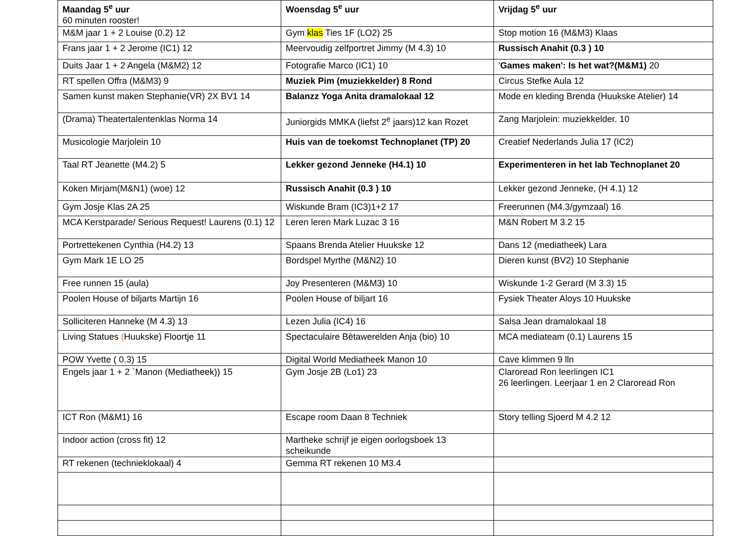| Maandag 5<sup>e</sup> uur 60 minuten rooster! | Woensdag 5<sup>e</sup> uur | Vrijdag 5<sup>e</sup> uur |
| M&M jaar 1 + 2 Louise (0.2) 12 | Gym klas Ties 1F (LO2) 25 | Stop motion 16 (M&M3) Klaas |
| Frans jaar 1 + 2 Jerome (IC1) 12 | Meervoudig zelfportret Jimmy (M 4.3) 10 | Russisch Anahit (0.3 ) 10 |
| Duits Jaar 1 + 2 Angela (M&M2) 12 | Fotografie Marco (IC1) 10 | ' Games maken': Is het wat?(M&M1) 20 |
| RT spellen Offra (M&M3) 9 | Muziek Pim (muziekkelder) 8 Rond | Circus Stefke Aula 12 |
| Samen kunst maken Stephanie(VR) 2X BV1 14 | Balanzz Yoga Anita dramalokaal 12 | Mode en kleding Brenda (Huukske Atelier) 14 |
| (Drama) Theatertalentenklas Norma 14 | Juniorgids MMKA (liefst 2<sup>e</sup> jaars)12 kan Rozet | Zang Marjolein: muziekkelder. 10 |
| Musicologie Marjolein 10 | Huis van de toekomst Technoplanet (TP) 20 | Creatief Nederlands Julia 17 (IC2) |
| Taal RT Jeanette (M4.2) 5 | Lekker gezond Jenneke (H4.1) 10 | Experimenteren in het lab Technoplanet 20 |
| Koken Mirjam(M&N1) (woe) 12 | Russisch Anahit (0.3 ) 10 | Lekker gezond Jenneke, (H 4.1) 12 |
| Gym Josje Klas 2A 25 | Wiskunde Bram (IC3)1+2 17 | Freerunnen (M4.3/gymzaal) 16 |
| MCA Kerstparade/ Serious Request! Laurens (0.1) 12 | Leren leren Mark Luzac 3 16 | M&N Robert M 3.2 15 |
| Portrettekenen Cynthia (H4.2) 13 | Spaans Brenda Atelier Huukske 12 | Dans 12 (mediatheek) Lara |
| Gym Mark 1E LO 25 | Bordspel Myrthe (M&N2) 10 | Dieren kunst (BV2) 10 Stephanie |
| Free runnen 15 (aula) | Joy Presenteren (M&M3) 10 | Wiskunde 1-2 Gerard (M 3.3) 15 |
| Poolen House of biljarts Martijn 16 | Poolen House of biljart 16 | Fysiek Theater Aloys 10 Huukske |
| Solliciteren Hanneke (M 4.3) 13 | Lezen Julia (IC4) 16 | Salsa Jean dramalokaal 18 |
| Living Statues ( Huukske) Floortje 11 | Spectaculaire Bètawerelden Anja (bio) 10 | MCA mediateam (0.1) Laurens 15 |
| POW Yvette ( 0.3) 15 | Digital World Mediatheek Manon 10 | Cave klimmen 9 lln |
| Engels jaar 1 + 2 `Manon (Mediatheek)) 15 | Gym Josje 2B (Lo1) 23 | Claroread Ron leerlingen IC1 26 leerlingen. Leerjaar 1 en 2 Claroread Ron |
| ICT Ron (M&M1) 16 | Escape room Daan 8 Techniek | Story telling Sjoerd M 4.2 12 |
| Indoor action (cross fit) 12 | Martheke schrijf je eigen oorlogsboek 13 scheikunde | |
| RT rekenen (technieklokaal) 4 | Gemma RT rekenen 10 M3.4 | |